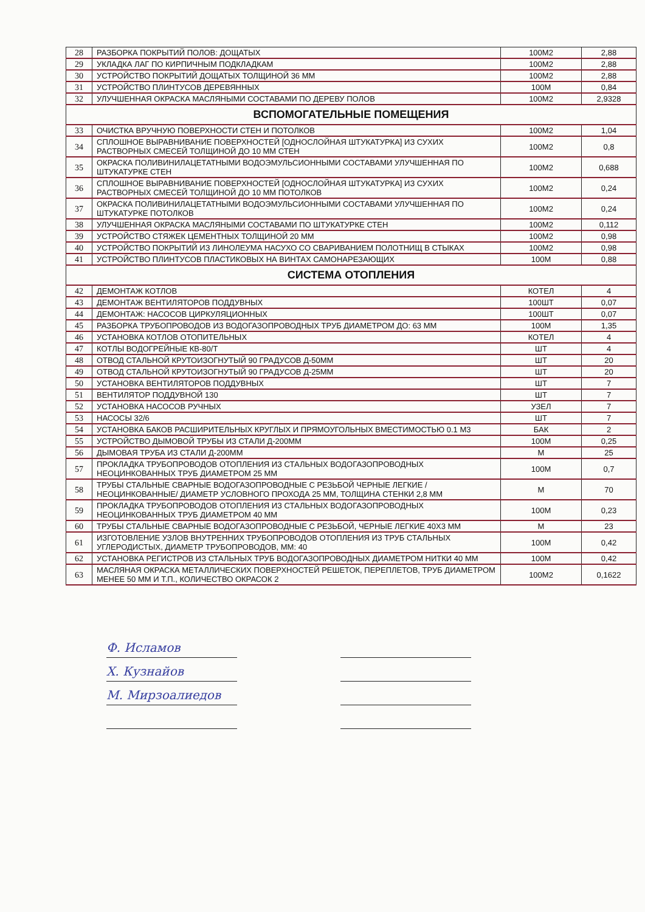| 28 | РАЗБОРКА ПОКРЫТИЙ ПОЛОВ: ДОЩАТЫХ | 100М2 | 2,88 |
| 29 | УКЛАДКА ЛАГ ПО КИРПИЧНЫМ ПОДКЛАДКАМ | 100М2 | 2,88 |
| 30 | УСТРОЙСТВО ПОКРЫТИЙ ДОЩАТЫХ ТОЛЩИНОЙ 36 ММ | 100М2 | 2,88 |
| 31 | УСТРОЙСТВО ПЛИНТУСОВ ДЕРЕВЯННЫХ | 100М | 0,84 |
| 32 | УЛУЧШЕННАЯ ОКРАСКА МАСЛЯНЫМИ СОСТАВАМИ ПО ДЕРЕВУ ПОЛОВ | 100М2 | 2,9328 |
| ВСПОМОГАТЕЛЬНЫЕ ПОМЕЩЕНИЯ | | | |
| 33 | ОЧИСТКА ВРУЧНУЮ ПОВЕРХНОСТИ СТЕН И ПОТОЛКОВ | 100М2 | 1,04 |
| 34 | СПЛОШНОЕ ВЫРАВНИВАНИЕ ПОВЕРХНОСТЕЙ [ОДНОСЛОЙНАЯ ШТУКАТУРКА] ИЗ СУХИХ РАСТВОРНЫХ СМЕСЕЙ ТОЛЩИНОЙ ДО 10 ММ СТЕН | 100М2 | 0,8 |
| 35 | ОКРАСКА ПОЛИВИНИЛАЦЕТАТНЫМИ ВОДОЭМУЛЬСИОННЫМИ СОСТАВАМИ УЛУЧШЕННАЯ ПО ШТУКАТУРКЕ СТЕН | 100М2 | 0,688 |
| 36 | СПЛОШНОЕ ВЫРАВНИВАНИЕ ПОВЕРХНОСТЕЙ [ОДНОСЛОЙНАЯ ШТУКАТУРКА] ИЗ СУХИХ РАСТВОРНЫХ СМЕСЕЙ ТОЛЩИНОЙ ДО 10 ММ ПОТОЛКОВ | 100М2 | 0,24 |
| 37 | ОКРАСКА ПОЛИВИНИЛАЦЕТАТНЫМИ ВОДОЭМУЛЬСИОННЫМИ СОСТАВАМИ УЛУЧШЕННАЯ ПО ШТУКАТУРКЕ ПОТОЛКОВ | 100М2 | 0,24 |
| 38 | УЛУЧШЕННАЯ ОКРАСКА МАСЛЯНЫМИ СОСТАВАМИ ПО ШТУКАТУРКЕ СТЕН | 100М2 | 0,112 |
| 39 | УСТРОЙСТВО СТЯЖЕК ЦЕМЕНТНЫХ ТОЛЩИНОЙ 20 ММ | 100М2 | 0,98 |
| 40 | УСТРОЙСТВО ПОКРЫТИЙ ИЗ ЛИНОЛЕУМА НАСУХО СО СВАРИВАНИЕМ ПОЛОТНИЩ В СТЫКАХ | 100М2 | 0,98 |
| 41 | УСТРОЙСТВО ПЛИНТУСОВ ПЛАСТИКОВЫХ НА ВИНТАХ САМОНАРЕЗАЮЩИХ | 100М | 0,88 |
| СИСТЕМА ОТОПЛЕНИЯ | | | |
| 42 | ДЕМОНТАЖ КОТЛОВ | КОТЕЛ | 4 |
| 43 | ДЕМОНТАЖ ВЕНТИЛЯТОРОВ ПОДДУВНЫХ | 100ШТ | 0,07 |
| 44 | ДЕМОНТАЖ: НАСОСОВ ЦИРКУЛЯЦИОННЫХ | 100ШТ | 0,07 |
| 45 | РАЗБОРКА ТРУБОПРОВОДОВ ИЗ ВОДОГАЗОПРОВОДНЫХ ТРУБ ДИАМЕТРОМ ДО: 63 ММ | 100М | 1,35 |
| 46 | УСТАНОВКА КОТЛОВ ОТОПИТЕЛЬНЫХ | КОТЕЛ | 4 |
| 47 | КОТЛЫ ВОДОГРЕЙНЫЕ КВ-80/Т | ШТ | 4 |
| 48 | ОТВОД СТАЛЬНОЙ КРУТОИЗОГНУТЫЙ 90 ГРАДУСОВ Д-50ММ | ШТ | 20 |
| 49 | ОТВОД СТАЛЬНОЙ КРУТОИЗОГНУТЫЙ 90 ГРАДУСОВ Д-25ММ | ШТ | 20 |
| 50 | УСТАНОВКА ВЕНТИЛЯТОРОВ ПОДДУВНЫХ | ШТ | 7 |
| 51 | ВЕНТИЛЯТОР ПОДДУВНОЙ 130 | ШТ | 7 |
| 52 | УСТАНОВКА НАСОСОВ РУЧНЫХ | УЗЕЛ | 7 |
| 53 | НАСОСЫ 32/6 | ШТ | 7 |
| 54 | УСТАНОВКА БАКОВ РАСШИРИТЕЛЬНЫХ КРУГЛЫХ И ПРЯМОУГОЛЬНЫХ ВМЕСТИМОСТЬЮ 0.1 М3 | БАК | 2 |
| 55 | УСТРОЙСТВО ДЫМОВОЙ ТРУБЫ ИЗ СТАЛИ Д-200ММ | 100М | 0,25 |
| 56 | ДЫМОВАЯ ТРУБА ИЗ СТАЛИ Д-200ММ | М | 25 |
| 57 | ПРОКЛАДКА ТРУБОПРОВОДОВ ОТОПЛЕНИЯ ИЗ СТАЛЬНЫХ ВОДОГАЗОПРОВОДНЫХ НЕОЦИНКОВАННЫХ ТРУБ ДИАМЕТРОМ 25 ММ | 100М | 0,7 |
| 58 | ТРУБЫ СТАЛЬНЫЕ СВАРНЫЕ ВОДОГАЗОПРОВОДНЫЕ С РЕЗЬБОЙ ЧЕРНЫЕ ЛЕГКИЕ /НЕОЦИНКОВАННЫЕ/ ДИАМЕТР УСЛОВНОГО ПРОХОДА 25 ММ, ТОЛЩИНА СТЕНКИ 2,8 ММ | М | 70 |
| 59 | ПРОКЛАДКА ТРУБОПРОВОДОВ ОТОПЛЕНИЯ ИЗ СТАЛЬНЫХ ВОДОГАЗОПРОВОДНЫХ НЕОЦИНКОВАННЫХ ТРУБ ДИАМЕТРОМ 40 ММ | 100М | 0,23 |
| 60 | ТРУБЫ СТАЛЬНЫЕ СВАРНЫЕ ВОДОГАЗОПРОВОДНЫЕ С РЕЗЬБОЙ, ЧЕРНЫЕ ЛЕГКИЕ 40Х3 ММ | М | 23 |
| 61 | ИЗГОТОВЛЕНИЕ УЗЛОВ ВНУТРЕННИХ ТРУБОПРОВОДОВ ОТОПЛЕНИЯ ИЗ ТРУБ СТАЛЬНЫХ УГЛЕРОДИСТЫХ, ДИАМЕТР ТРУБОПРОВОДОВ, ММ: 40 | 100М | 0,42 |
| 62 | УСТАНОВКА РЕГИСТРОВ ИЗ СТАЛЬНЫХ ТРУБ ВОДОГАЗОПРОВОДНЫХ ДИАМЕТРОМ НИТКИ 40 ММ | 100М | 0,42 |
| 63 | МАСЛЯНАЯ ОКРАСКА МЕТАЛЛИЧЕСКИХ ПОВЕРХНОСТЕЙ РЕШЕТОК, ПЕРЕПЛЕТОВ, ТРУБ ДИАМЕТРОМ МЕНЕЕ 50 ММ И Т.П., КОЛИЧЕСТВО ОКРАСОК 2 | 100М2 | 0,1622 |
Ф. Исламов
Х. Кузнайов
М. Мирзоалиедов